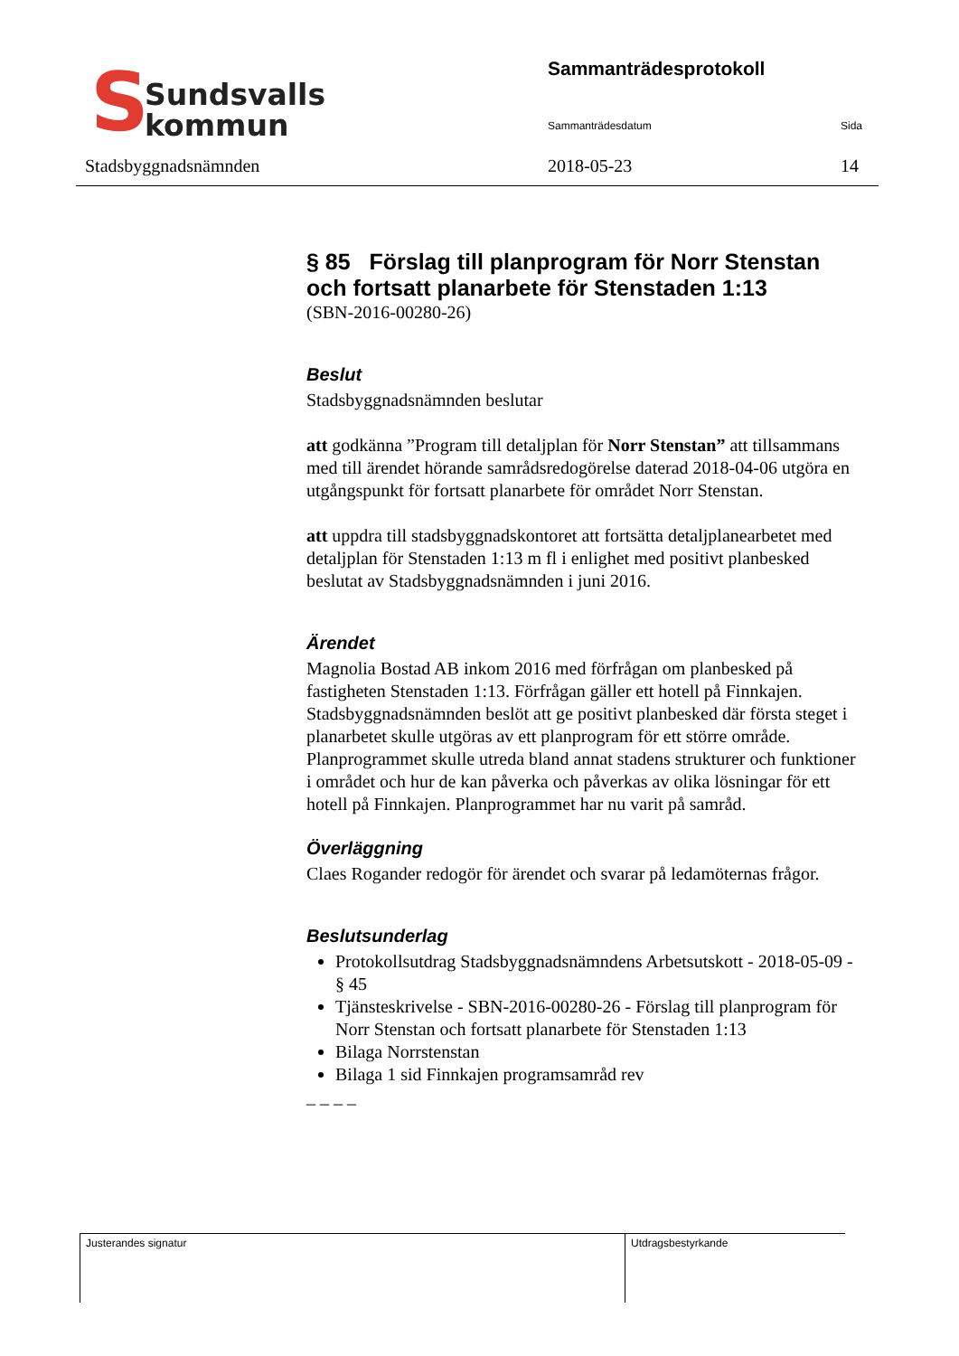S
Sundsvalls
kommun
Stadsbyggnadsnämnden
Sammanträdesprotokoll
Sammanträdesdatum Sida
2018-05-23 14
§ 85 Förslag till planprogram för Norr Stenstan och fortsatt planarbete för Stenstaden 1:13
(SBN-2016-00280-26)
Beslut
Stadsbyggnadsnämnden beslutar
att godkänna ”Program till detaljplan för Norr Stenstan” att tillsammans med till ärendet hörande samrådsredogörelse daterad 2018-04-06 utgöra en utgångspunkt för fortsatt planarbete för området Norr Stenstan.
att uppdra till stadsbyggnadskontoret att fortsätta detaljplanearbetet med detaljplan för Stenstaden 1:13 m fl i enlighet med positivt planbesked beslutat av Stadsbyggnadsnämnden i juni 2016.
Ärendet
Magnolia Bostad AB inkom 2016 med förfrågan om planbesked på fastigheten Stenstaden 1:13. Förfrågan gäller ett hotell på Finnkajen. Stadsbyggnadsnämnden beslöt att ge positivt planbesked där första steget i planarbetet skulle utgöras av ett planprogram för ett större område. Planprogrammet skulle utreda bland annat stadens strukturer och funktioner i området och hur de kan påverka och påverkas av olika lösningar för ett hotell på Finnkajen. Planprogrammet har nu varit på samråd.
Överläggning
Claes Rogander redogör för ärendet och svarar på ledamöternas frågor.
Beslutsunderlag
Protokollsutdrag Stadsbyggnadsnämndens Arbetsutskott - 2018-05-09 - § 45
Tjänsteskrivelse - SBN-2016-00280-26 - Förslag till planprogram för Norr Stenstan och fortsatt planarbete för Stenstaden 1:13
Bilaga Norrstenstan
Bilaga 1 sid Finnkajen programsamråd rev
_ _ _ _
Justerandes signatur Utdragsbestyrkande